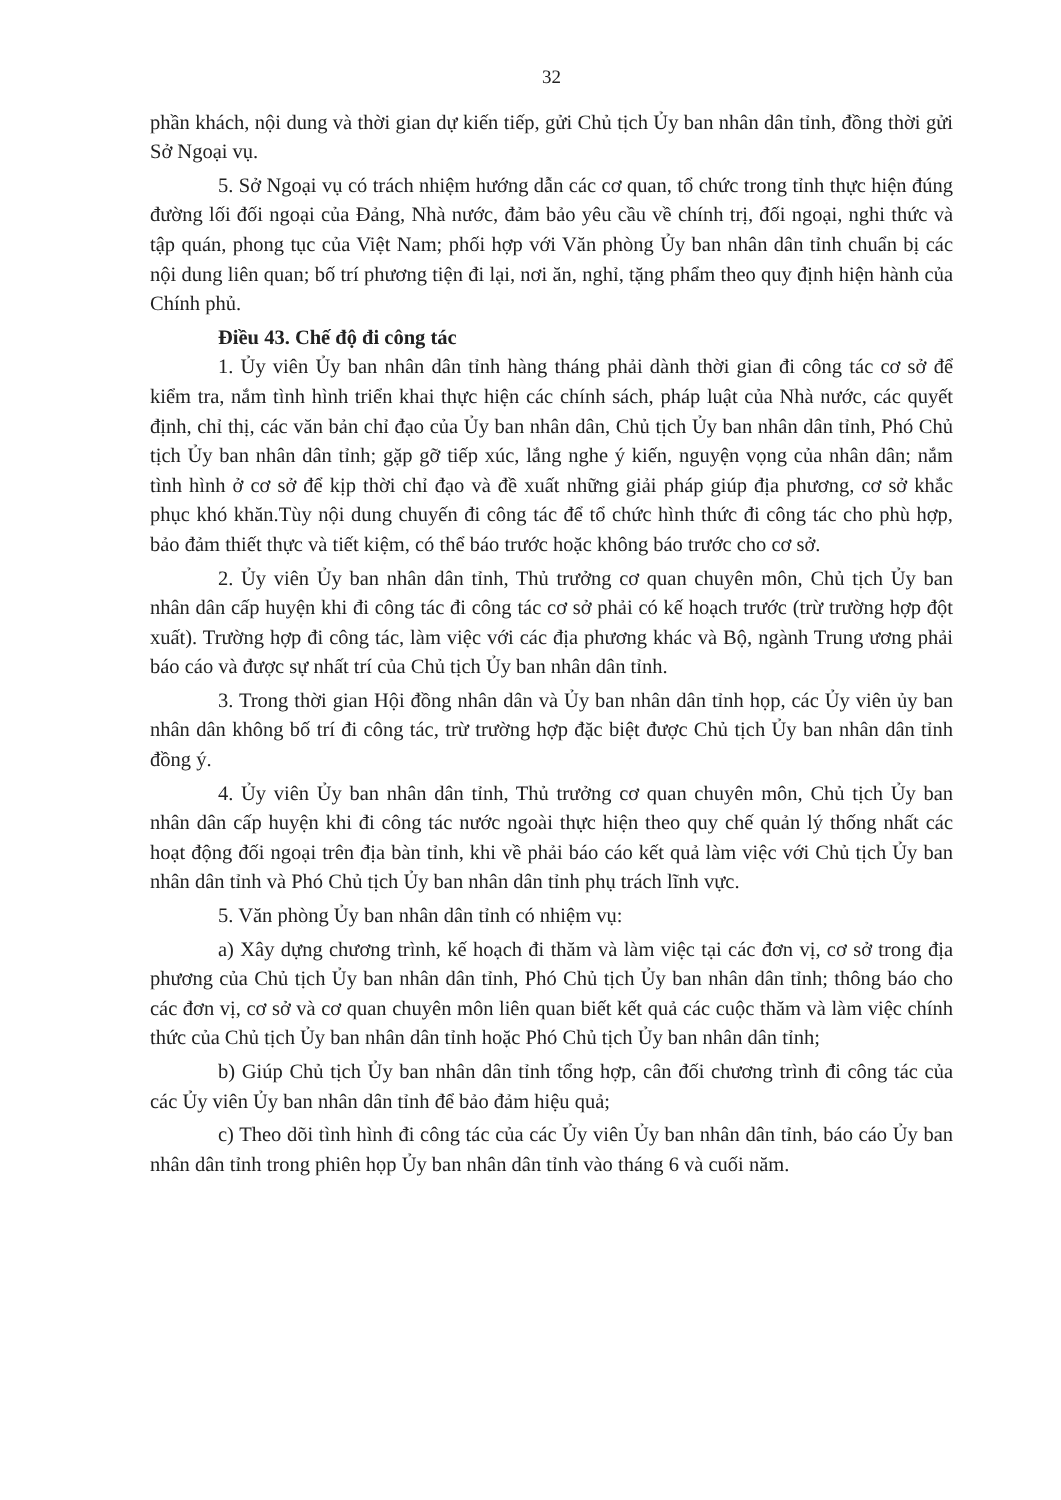32
phần khách, nội dung và thời gian dự kiến tiếp, gửi Chủ tịch Ủy ban nhân dân tỉnh, đồng thời gửi Sở Ngoại vụ.
5. Sở Ngoại vụ có trách nhiệm hướng dẫn các cơ quan, tổ chức trong tỉnh thực hiện đúng đường lối đối ngoại của Đảng, Nhà nước, đảm bảo yêu cầu về chính trị, đối ngoại, nghi thức và tập quán, phong tục của Việt Nam; phối hợp với Văn phòng Ủy ban nhân dân tỉnh chuẩn bị các nội dung liên quan; bố trí phương tiện đi lại, nơi ăn, nghỉ, tặng phẩm theo quy định hiện hành của Chính phủ.
Điều 43. Chế độ đi công tác
1. Ủy viên Ủy ban nhân dân tỉnh hàng tháng phải dành thời gian đi công tác cơ sở để kiểm tra, nắm tình hình triển khai thực hiện các chính sách, pháp luật của Nhà nước, các quyết định, chỉ thị, các văn bản chỉ đạo của Ủy ban nhân dân, Chủ tịch Ủy ban nhân dân tỉnh, Phó Chủ tịch Ủy ban nhân dân tỉnh; gặp gỡ tiếp xúc, lắng nghe ý kiến, nguyện vọng của nhân dân; nắm tình hình ở cơ sở để kịp thời chỉ đạo và đề xuất những giải pháp giúp địa phương, cơ sở khắc phục khó khăn.Tùy nội dung chuyến đi công tác để tổ chức hình thức đi công tác cho phù hợp, bảo đảm thiết thực và tiết kiệm, có thể báo trước hoặc không báo trước cho cơ sở.
2. Ủy viên Ủy ban nhân dân tỉnh, Thủ trưởng cơ quan chuyên môn, Chủ tịch Ủy ban nhân dân cấp huyện khi đi công tác đi công tác cơ sở phải có kế hoạch trước (trừ trường hợp đột xuất). Trường hợp đi công tác, làm việc với các địa phương khác và Bộ, ngành Trung ương phải báo cáo và được sự nhất trí của Chủ tịch Ủy ban nhân dân tỉnh.
3. Trong thời gian Hội đồng nhân dân và Ủy ban nhân dân tỉnh họp, các Ủy viên ủy ban nhân dân không bố trí đi công tác, trừ trường hợp đặc biệt được Chủ tịch Ủy ban nhân dân tỉnh đồng ý.
4. Ủy viên Ủy ban nhân dân tỉnh, Thủ trưởng cơ quan chuyên môn, Chủ tịch Ủy ban nhân dân cấp huyện khi đi công tác nước ngoài thực hiện theo quy chế quản lý thống nhất các hoạt động đối ngoại trên địa bàn tỉnh, khi về phải báo cáo kết quả làm việc với Chủ tịch Ủy ban nhân dân tỉnh và Phó Chủ tịch Ủy ban nhân dân tỉnh phụ trách lĩnh vực.
5. Văn phòng Ủy ban nhân dân tỉnh có nhiệm vụ:
a) Xây dựng chương trình, kế hoạch đi thăm và làm việc tại các đơn vị, cơ sở trong địa phương của Chủ tịch Ủy ban nhân dân tỉnh, Phó Chủ tịch Ủy ban nhân dân tỉnh; thông báo cho các đơn vị, cơ sở và cơ quan chuyên môn liên quan biết kết quả các cuộc thăm và làm việc chính thức của Chủ tịch Ủy ban nhân dân tỉnh hoặc Phó Chủ tịch Ủy ban nhân dân tỉnh;
b) Giúp Chủ tịch Ủy ban nhân dân tỉnh tổng hợp, cân đối chương trình đi công tác của các Ủy viên Ủy ban nhân dân tỉnh để bảo đảm hiệu quả;
c) Theo dõi tình hình đi công tác của các Ủy viên Ủy ban nhân dân tỉnh, báo cáo Ủy ban nhân dân tỉnh trong phiên họp Ủy ban nhân dân tỉnh vào tháng 6 và cuối năm.